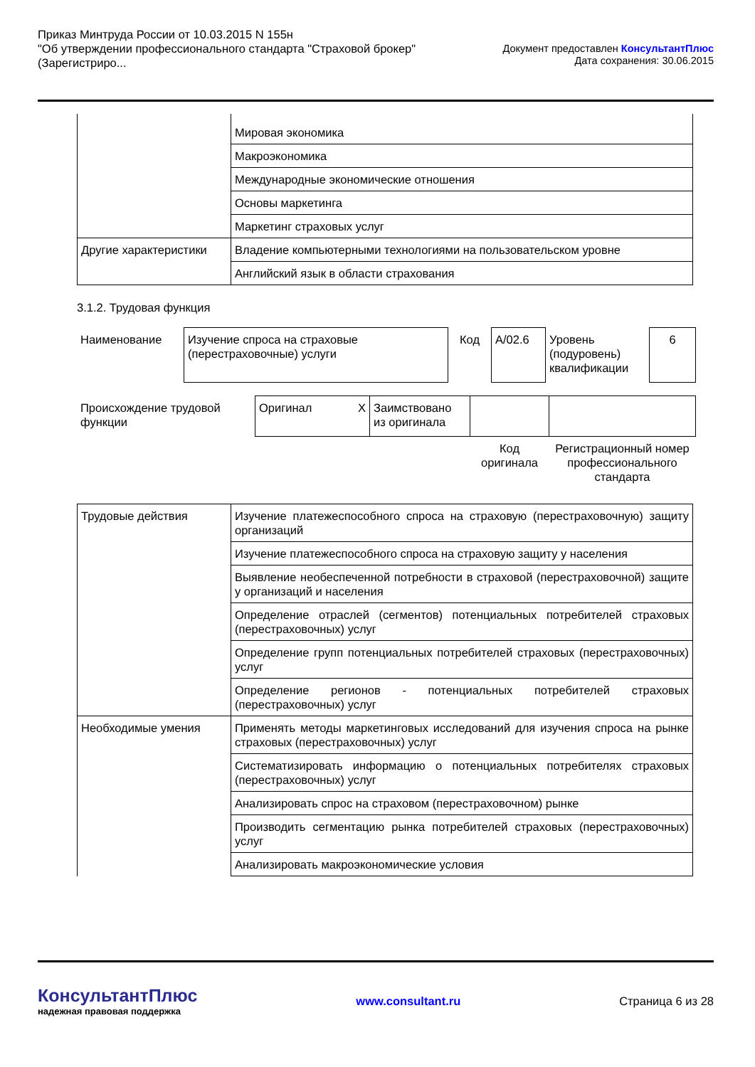Приказ Минтруда России от 10.03.2015 N 155н
"Об утверждении профессионального стандарта "Страховой брокер"
(Зарегистриро...
Документ предоставлен КонсультантПлюс
Дата сохранения: 30.06.2015
| | Мировая экономика |
| | Макроэкономика |
| | Международные экономические отношения |
| | Основы маркетинга |
| | Маркетинг страховых услуг |
| Другие характеристики | Владение компьютерными технологиями на пользовательском уровне |
| | Английский язык в области страхования |
3.1.2. Трудовая функция
| Наименование | Изучение спроса на страховые (перестраховочные) услуги | Код | A/02.6 | Уровень (подуровень) квалификации | 6 |
| Происхождение трудовой функции | Оригинал X | Заимствовано из оригинала | | |
| | | | Код оригинала | Регистрационный номер профессионального стандарта |
| Трудовые действия | Изучение платежеспособного спроса на страховую (перестраховочную) защиту организаций |
| | Изучение платежеспособного спроса на страховую защиту у населения |
| | Выявление необеспеченной потребности в страховой (перестраховочной) защите у организаций и населения |
| | Определение отраслей (сегментов) потенциальных потребителей страховых (перестраховочных) услуг |
| | Определение групп потенциальных потребителей страховых (перестраховочных) услуг |
| | Определение регионов - потенциальных потребителей страховых (перестраховочных) услуг |
| Необходимые умения | Применять методы маркетинговых исследований для изучения спроса на рынке страховых (перестраховочных) услуг |
| | Систематизировать информацию о потенциальных потребителях страховых (перестраховочных) услуг |
| | Анализировать спрос на страховом (перестраховочном) рынке |
| | Производить сегментацию рынка потребителей страховых (перестраховочных) услуг |
| | Анализировать макроэкономические условия |
КонсультантПлюс
надежная правовая поддержка
www.consultant.ru Страница 6 из 28